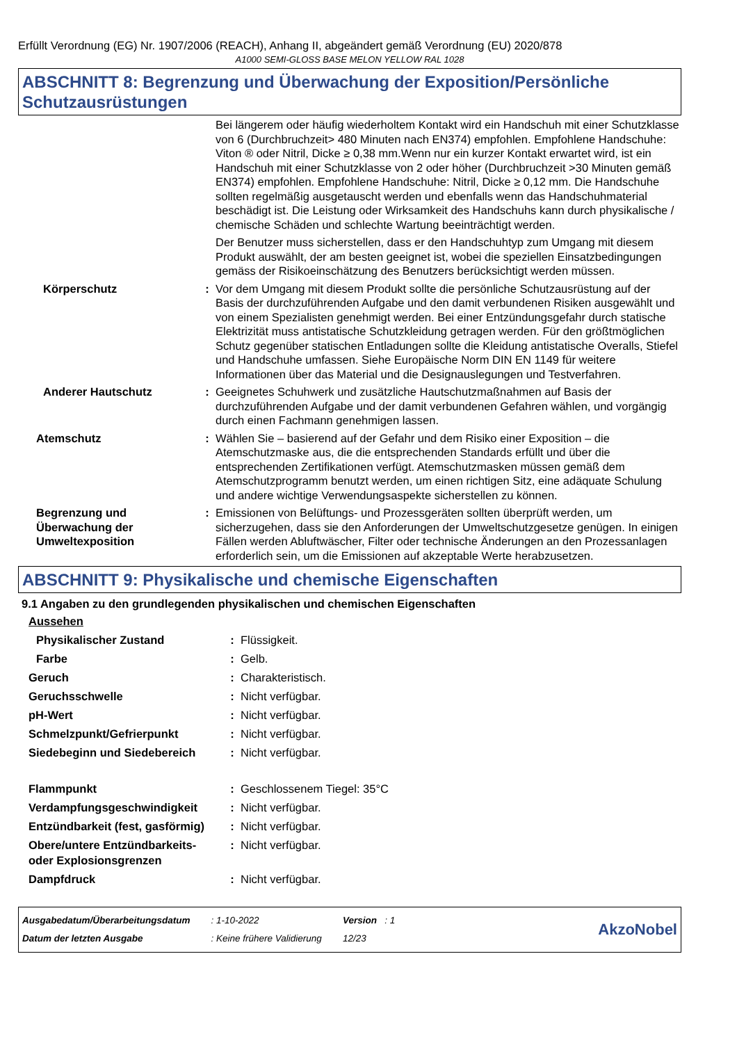Erfüllt Verordnung (EG) Nr. 1907/2006 (REACH), Anhang II, abgeändert gemäß Verordnung (EU) 2020/878
A1000 SEMI-GLOSS BASE MELON YELLOW RAL 1028
ABSCHNITT 8: Begrenzung und Überwachung der Exposition/Persönliche Schutzausrüstungen
| | | Bei längerem oder häufig wiederholtem Kontakt wird ein Handschuh mit einer Schutzklasse von 6 (Durchbruchzeit> 480 Minuten nach EN374) empfohlen. Empfohlene Handschuhe: Viton ® oder Nitril, Dicke ≥ 0,38 mm.Wenn nur ein kurzer Kontakt erwartet wird, ist ein Handschuh mit einer Schutzklasse von 2 oder höher (Durchbruchzeit >30 Minuten gemäß EN374) empfohlen. Empfohlene Handschuhe: Nitril, Dicke ≥ 0,12 mm. Die Handschuhe sollten regelmäßig ausgetauscht werden und ebenfalls wenn das Handschuhmaterial beschädigt ist. Die Leistung oder Wirksamkeit des Handschuhs kann durch physikalische / chemische Schäden und schlechte Wartung beeinträchtigt werden. |
| | | Der Benutzer muss sicherstellen, dass er den Handschuhtyp zum Umgang mit diesem Produkt auswählt, der am besten geeignet ist, wobei die speziellen Einsatzbedingungen gemäss der Risikoeinschätzung des Benutzers berücksichtigt werden müssen. |
| Körperschutz | : | Vor dem Umgang mit diesem Produkt sollte die persönliche Schutzausrüstung auf der Basis der durchzuführenden Aufgabe und den damit verbundenen Risiken ausgewählt und von einem Spezialisten genehmigt werden. Bei einer Entzündungsgefahr durch statische Elektrizität muss antistatische Schutzkleidung getragen werden. Für den größtmöglichen Schutz gegenüber statischen Entladungen sollte die Kleidung antistatische Overalls, Stiefel und Handschuhe umfassen. Siehe Europäische Norm DIN EN 1149 für weitere Informationen über das Material und die Designauslegungen und Testverfahren. |
| Anderer Hautschutz | : | Geeignetes Schuhwerk und zusätzliche Hautschutzmaßnahmen auf Basis der durchzuführenden Aufgabe und der damit verbundenen Gefahren wählen, und vorgängig durch einen Fachmann genehmigen lassen. |
| Atemschutz | : | Wählen Sie – basierend auf der Gefahr und dem Risiko einer Exposition – die Atemschutzmaske aus, die die entsprechenden Standards erfüllt und über die entsprechenden Zertifikationen verfügt. Atemschutzmasken müssen gemäß dem Atemschutzprogramm benutzt werden, um einen richtigen Sitz, eine adäquate Schulung und andere wichtige Verwendungsaspekte sicherstellen zu können. |
| Begrenzung und Überwachung der Umweltexposition | : | Emissionen von Belüftungs- und Prozessgeräten sollten überprüft werden, um sicherzugehen, dass sie den Anforderungen der Umweltschutzgesetze genügen. In einigen Fällen werden Abluftwäscher, Filter oder technische Änderungen an den Prozessanlagen erforderlich sein, um die Emissionen auf akzeptable Werte herabzusetzen. |
ABSCHNITT 9: Physikalische und chemische Eigenschaften
9.1 Angaben zu den grundlegenden physikalischen und chemischen Eigenschaften
| Aussehen | | |
| Physikalischer Zustand | : | Flüssigkeit. |
| Farbe | : | Gelb. |
| Geruch | : | Charakteristisch. |
| Geruchsschwelle | : | Nicht verfügbar. |
| pH-Wert | : | Nicht verfügbar. |
| Schmelzpunkt/Gefrierpunkt | : | Nicht verfügbar. |
| Siedebeginn und Siedebereich | : | Nicht verfügbar. |
| Flammpunkt | : | Geschlossenem Tiegel: 35°C |
| Verdampfungsgeschwindigkeit | : | Nicht verfügbar. |
| Entzündbarkeit (fest, gasförmig) | : | Nicht verfügbar. |
| Obere/untere Entzündbarkeits- oder Explosionsgrenzen | : | Nicht verfügbar. |
| Dampfdruck | : | Nicht verfügbar. |
| Ausgabedatum/Überarbeitungsdatum | : 1-10-2022 | Version : 1 |
| Datum der letzten Ausgabe | : Keine frühere Validierung | 12/23 |
AkzoNobel